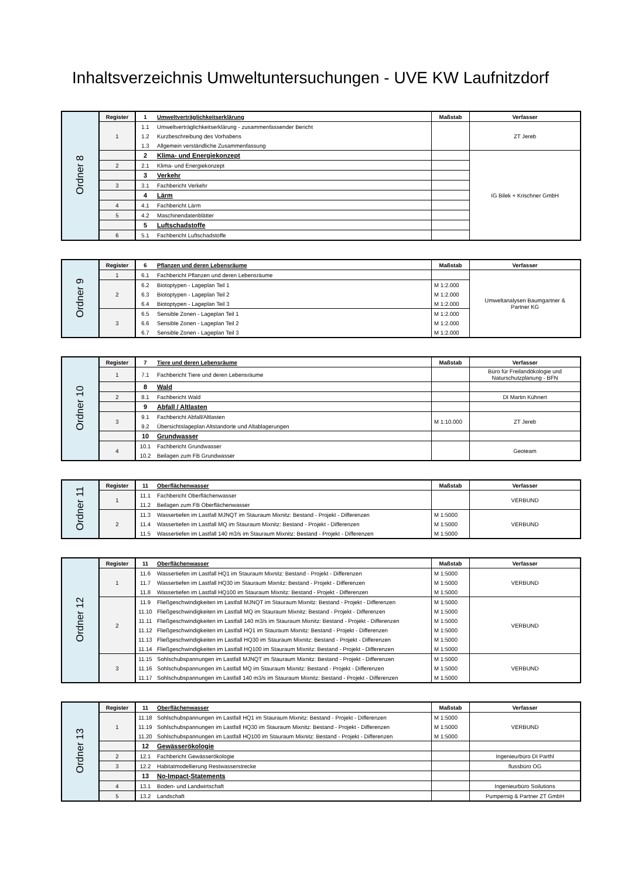Inhaltsverzeichnis Umweltuntersuchungen - UVE KW Laufnitzdorf
| Ordner 8 | Register | 1 | Umweltverträglichkeitserklärung | Maßstab | Verfasser |
| | 1 | 1.1 | Umweltverträglichkeitserklärung - zusammenfassender Bericht | | ZT Jereb |
| | | 1.2 | Kurzbeschreibung des Vorhabens | | |
| | | 1.3 | Allgemein verständliche Zusammenfassung | | |
| | | 2 | Klima- und Energiekonzept | | IG Bilek + Krischner GmbH |
| | 2 | 2.1 | Klima- und Energiekonzept | | |
| | | 3 | Verkehr | | |
| | 3 | 3.1 | Fachbericht Verkehr | | |
| | | 4 | Lärm | | |
| | 4 | 4.1 | Fachbericht Lärm | | |
| | 5 | 4.2 | Maschinendatenblätter | | |
| | | 5 | Luftschadstoffe | | |
| | 6 | 5.1 | Fachbericht Luftschadstoffe | | |
| Ordner 9 | Register | 6 | Pflanzen und deren Lebensräume | Maßstab | Verfasser |
| | 1 | 6.1 | Fachbericht Pflanzen und deren Lebensräume | | Umweltanalysen Baumgartner & Partner KG |
| | 2 | 6.2 | Biotoptypen - Lageplan Teil 1 | M 1:2.000 | |
| | | 6.3 | Biotoptypen - Lageplan Teil 2 | M 1:2.000 | |
| | | 6.4 | Biotoptypen - Lageplan Teil 3 | M 1:2.000 | |
| | 3 | 6.5 | Sensible Zonen - Lageplan Teil 1 | M 1:2.000 | |
| | | 6.6 | Sensible Zonen - Lageplan Teil 2 | M 1:2.000 | |
| | | 6.7 | Sensible Zonen - Lageplan Teil 3 | M 1:2.000 | |
| Ordner 10 | Register | 7 | Tiere und deren Lebensräume | Maßstab | Verfasser |
| | 1 | 7.1 | Fachbericht Tiere und deren Lebensräume | | Büro für Freilandökologie und Naturschutzplanung - BFN |
| | | 8 | Wald | | |
| | 2 | 8.1 | Fachbericht Wald | | DI Martin Kühnert |
| | | 9 | Abfall / Altlasten | | |
| | 3 | 9.1 | Fachbericht Abfall/Altlasten | M 1:10.000 | ZT Jereb |
| | | 9.2 | Übersichtslageplan Altstandorte und Altablagerungen | | |
| | | 10 | Grundwasser | | |
| | 4 | 10.1 | Fachbericht Grundwasser | | Geoteam |
| | | 10.2 | Beilagen zum FB Grundwasser | | |
| Ordner 11 | Register | 11 | Oberflächenwasser | Maßstab | Verfasser |
| | 1 | 11.1 | Fachbericht Oberflächenwasser | | VERBUND |
| | | 11.2 | Beilagen zum FB Oberflächenwasser | | |
| | 2 | 11.3 | Wassertiefen im Lastfall MJNQT im Stauraum Mixnitz: Bestand - Projekt - Differenzen | M 1:5000 | VERBUND |
| | | 11.4 | Wassertiefen im Lastfall MQ im Stauraum Mixnitz: Bestand - Projekt - Differenzen | M 1:5000 | |
| | | 11.5 | Wassertiefen im Lastfall 140 m3/s im Stauraum Mixnitz: Bestand - Projekt - Differenzen | M 1:5000 | |
| Ordner 12 | Register | 11 | Oberflächenwasser | Maßstab | Verfasser |
| | 1 | 11.6 | Wassertiefen im Lastfall HQ1 im Stauraum Mixnitz: Bestand - Projekt - Differenzen | M 1:5000 | VERBUND |
| | | 11.7 | Wassertiefen im Lastfall HQ30 im Stauraum Mixnitz: Bestand - Projekt - Differenzen | M 1:5000 | |
| | | 11.8 | Wassertiefen im Lastfall HQ100 im Stauraum Mixnitz: Bestand - Projekt - Differenzen | M 1:5000 | |
| | 2 | 11.9 | Fließgeschwindigkeiten im Lastfall MJNQT im Stauraum Mixnitz: Bestand - Projekt - Differenzen | M 1:5000 | VERBUND |
| | | 11.10 | Fließgeschwindigkeiten im Lastfall MQ im Stauraum Mixnitz: Bestand - Projekt - Differenzen | M 1:5000 | |
| | | 11.11 | Fließgeschwindigkeiten im Lastfall 140 m3/s im Stauraum Mixnitz: Bestand - Projekt - Differenzen | M 1:5000 | |
| | | 11.12 | Fließgeschwindigkeiten im Lastfall HQ1 im Stauraum Mixnitz: Bestand - Projekt - Differenzen | M 1:5000 | |
| | | 11.13 | Fließgeschwindigkeiten im Lastfall HQ30 im Stauraum Mixnitz: Bestand - Projekt - Differenzen | M 1:5000 | |
| | | 11.14 | Fließgeschwindigkeiten im Lastfall HQ100 im Stauraum Mixnitz: Bestand - Projekt - Differenzen | M 1:5000 | |
| | 3 | 11.15 | Sohlschubspannungen im Lastfall MJNQT im Stauraum Mixnitz: Bestand - Projekt - Differenzen | M 1:5000 | VERBUND |
| | | 11.16 | Sohlschubspannungen im Lastfall MQ im Stauraum Mixnitz: Bestand - Projekt - Differenzen | M 1:5000 | |
| | | 11.17 | Sohlschubspannungen im Lastfall 140 m3/s im Stauraum Mixnitz: Bestand - Projekt - Differenzen | M 1:5000 | |
| Ordner 13 | Register | 11 | Oberflächenwasser | Maßstab | Verfasser |
| | 1 | 11.18 | Sohlschubspannungen im Lastfall HQ1 im Stauraum Mixnitz: Bestand - Projekt - Differenzen | M 1:5000 | VERBUND |
| | | 11.19 | Sohlschubspannungen im Lastfall HQ30 im Stauraum Mixnitz: Bestand - Projekt - Differenzen | M 1:5000 | |
| | | 11.20 | Sohlschubspannungen im Lastfall HQ100 im Stauraum Mixnitz: Bestand - Projekt - Differenzen | M 1:5000 | |
| | | 12 | Gewässerökologie | | |
| | 2 | 12.1 | Fachbericht Gewässerökologie | | Ingenieurbüro DI Parthl |
| | 3 | 12.2 | Habitatmodellierung Restwasserstrecke | | flussbüro OG |
| | | 13 | No-Impact-Statements | | |
| | 4 | 13.1 | Boden- und Landwirtschaft | | Ingenieurbüro Soilutions |
| | 5 | 13.2 | Landschaft | | Pumpernig & Partner ZT GmbH |